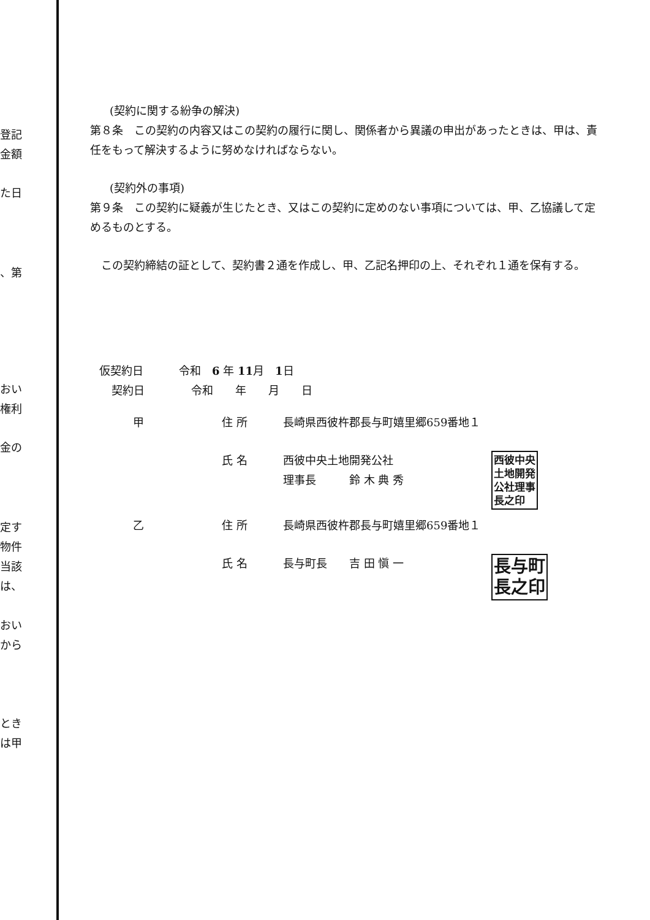登記
金額
た日
、第
おい
権利
金の
定す
物件
当該
は、
おい
から
とき
は甲
(契約に関する紛争の解決)
第８条　この契約の内容又はこの契約の履行に関し、関係者から異議の申出があったときは、甲は、責任をもって解決するように努めなければならない。
(契約外の事項)
第９条　この契約に疑義が生じたとき、又はこの契約に定めのない事項については、甲、乙協議して定めるものとする。
　この契約締結の証として、契約書２通を作成し、甲、乙記名押印の上、それぞれ１通を保有する。
仮契約日 令和　6 年 11月　1日
契約日 令和　　年　　月　　日
甲 住 所 長崎県西彼杵郡長与町嬉里郷659番地１
氏 名 西彼中央土地開発公社
理事長　　　鈴 木 典 秀 西彼中央
土地開発
公社理事
長之印
乙 住 所 長崎県西彼杵郡長与町嬉里郷659番地１
氏 名 長与町長　　吉 田 愼 一 長与町
長之印